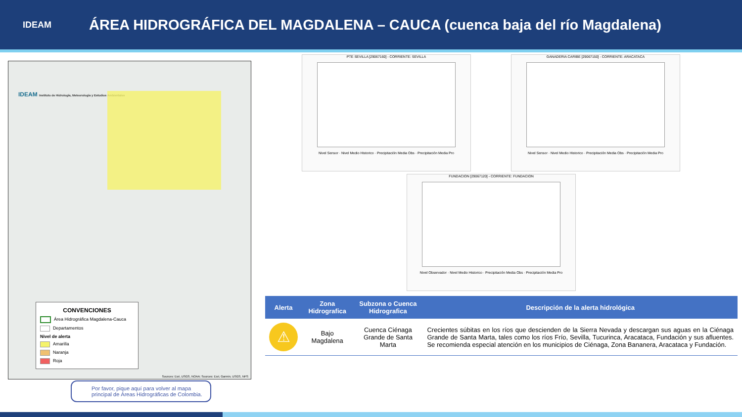IDEAM
ÁREA HIDROGRÁFICA DEL MAGDALENA – CAUCA (cuenca baja del río Magdalena)
IDEAM Instituto de Hidrología, Meteorología y Estudios Ambientales
CONVENCIONES
Área Hidrográfica Magdalena-Cauca
Departamentos
Nivel de alerta
Amarilla
Naranja
Roja
Sources: Esri, USGS, NOAA; Sources: Esri, Garmin, USGS, NPS
PTE SEVILLA [29067160] - CORRIENTE: SEVILLA
Nivel Sensor · Nivel Medio Historico · Precipitación Media Obs · Precipitación Media Pro
GANADERIA CARIBE [29067150] - CORRIENTE: ARACATACA
Nivel Sensor · Nivel Medio Historico · Precipitación Media Obs · Precipitación Media Pro
FUNDACION [29067120] - CORRIENTE: FUNDACION
Nivel Observador · Nivel Medio Historico · Precipitación Media Obs · Precipitación Media Pro
| Alerta | Zona Hidrografica | Subzona o Cuenca Hidrografica | Descripción de la alerta hidrológica |
| --- | --- | --- | --- |
| ⚠ | Bajo Magdalena | Cuenca Ciénaga Grande de Santa Marta | Crecientes súbitas en los ríos que descienden de la Sierra Nevada y descargan sus aguas en la Ciénaga Grande de Santa Marta, tales como los ríos Frío, Sevilla, Tucurinca, Aracataca, Fundación y sus afluentes. Se recomienda especial atención en los municipios de Ciénaga, Zona Bananera, Aracataca y Fundación. |
Por favor, pique aquí para volver al mapa principal de Áreas Hidrográficas de Colombia.